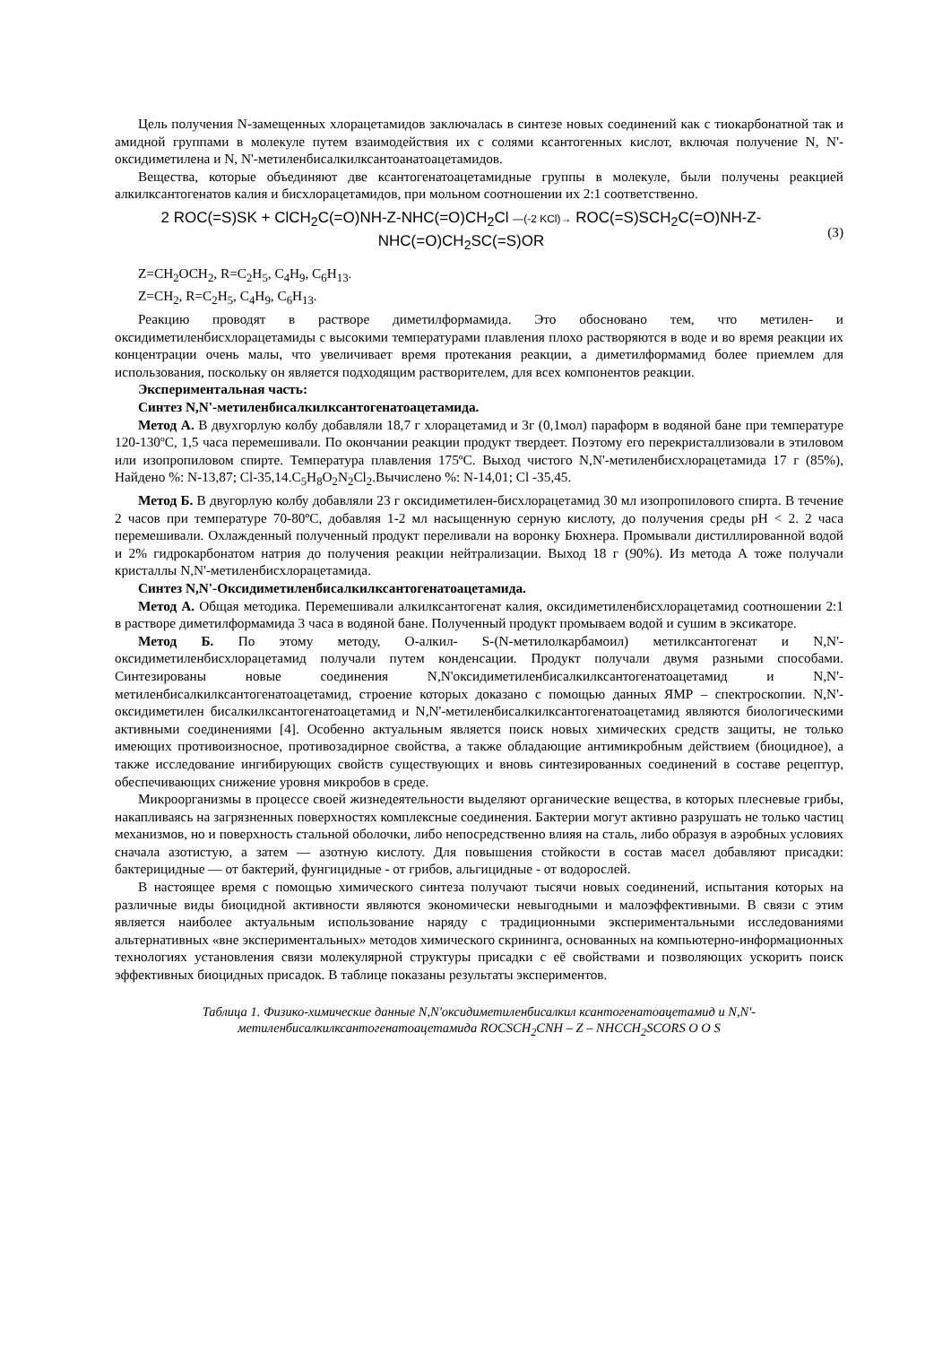Цель получения N-замещенных хлорацетамидов заключалась в синтезе новых соединений как с тиокарбонатной так и амидной группами в молекуле путем взаимодействия их с солями ксантогенных кислот, включая получение N, N'-оксидиметилена и N, N'-метиленбисалкилксантоанатоацетамидов.
Вещества, которые объединяют две ксантогенатоацетамидные группы в молекуле, были получены реакцией алкилксантогенатов калия и бисхлорацетамидов, при мольном соотношении их 2:1 соответственно.
2 ROC(=S)SK + ClCH<sub>2</sub>C(=O)NH-Z-NHC(=O)CH<sub>2</sub>Cl —(-2 KCl)→ ROC(=S)SCH<sub>2</sub>C(=O)NH-Z-NHC(=O)CH<sub>2</sub>SC(=S)OR
(3)
Z=CH<sub>2</sub>OCH<sub>2</sub>, R=C<sub>2</sub>H<sub>5</sub>, C<sub>4</sub>H<sub>9</sub>, C<sub>6</sub>H<sub>13</sub>.
Z=CH<sub>2</sub>, R=C<sub>2</sub>H<sub>5</sub>, C<sub>4</sub>H<sub>9</sub>, C<sub>6</sub>H<sub>13</sub>.
Реакцию проводят в растворе диметилформамида. Это обосновано тем, что метилен- и оксидиметиленбисхлорацетамиды с высокими температурами плавления плохо растворяются в воде и во время реакции их концентрации очень малы, что увеличивает время протекания реакции, а диметилформамид более приемлем для использования, поскольку он является подходящим растворителем, для всех компонентов реакции.
Экспериментальная часть:
Синтез N,N'-метиленбисалкилксантогенатоацетамида.
Метод А. В двухгорлую колбу добавляли 18,7 г хлорацетамид и 3г (0,1мол) параформ в водяной бане при температуре 120-130ºC, 1,5 часа перемешивали. По окончании реакции продукт твердеет. Поэтому его перекристаллизовали в этиловом или изопропиловом спирте. Температура плавления 175ºC. Выход чистого N,N'-метиленбисхлорацетамида 17 г (85%), Найдено %: N-13,87; Cl-35,14.C<sub>5</sub>H<sub>8</sub>O<sub>2</sub>N<sub>2</sub>Cl<sub>2</sub>.Вычислено %: N-14,01; Cl -35,45.
Метод Б. В двугорлую колбу добавляли 23 г оксидиметилен-бисхлорацетамид 30 мл изопропилового спирта. В течение 2 часов при температуре 70-80ºC, добавляя 1-2 мл насыщенную серную кислоту, до получения среды pH < 2. 2 часа перемешивали. Охлажденный полученный продукт переливали на воронку Бюхнера. Промывали дистиллированной водой и 2% гидрокарбонатом натрия до получения реакции нейтрализации. Выход 18 г (90%). Из метода А тоже получали кристаллы N,N'-метиленбисхлорацетамида.
Синтез N,N'-Оксидиметиленбисалкилксантогенатоацетамида.
Метод А. Общая методика. Перемешивали алкилксантогенат калия, оксидиметиленбисхлорацетамид соотношении 2:1 в растворе диметилформамида 3 часа в водяной бане. Полученный продукт промываем водой и сушим в эксикаторе.
Метод Б. По этому методу, О-алкил- S-(N-метилолкарбамоил) метилксантогенат и N,N'-оксидиметиленбисхлорацетамид получали путем конденсации. Продукт получали двумя разными способами. Синтезированы новые соединения N,N'оксидиметиленбисалкилксантогенатоацетамид и N,N'-метиленбисалкилксантогенатоацетамид, строение которых доказано с помощью данных ЯМР – спектроскопии. N,N'-оксидиметилен бисалкилксантогенатоацетамид и N,N'-метиленбисалкилксантогенатоацетамид являются биологическими активными соединениями [4]. Особенно актуальным является поиск новых химических средств защиты, не только имеющих противоизносное, противозадирное свойства, а также обладающие антимикробным действием (биоцидное), а также исследование ингибирующих свойств существующих и вновь синтезированных соединений в составе рецептур, обеспечивающих снижение уровня микробов в среде.
Микроорганизмы в процессе своей жизнедеятельности выделяют органические вещества, в которых плесневые грибы, накапливаясь на загрязненных поверхностях комплексные соединения. Бактерии могут активно разрушать не только частиц механизмов, но и поверхность стальной оболочки, либо непосредственно влияя на сталь, либо образуя в аэробных условиях сначала азотистую, а затем — азотную кислоту. Для повышения стойкости в состав масел добавляют присадки: бактерицидные — от бактерий, фунгицидные - от грибов, альгицидные - от водорослей.
В настоящее время с помощью химического синтеза получают тысячи новых соединений, испытания которых на различные виды биоцидной активности являются экономически невыгодными и малоэффективными. В связи с этим является наиболее актуальным использование наряду с традиционными экспериментальными исследованиями альтернативных «вне экспериментальных» методов химического скрининга, основанных на компьютерно-информационных технологиях установления связи молекулярной структуры присадки с её свойствами и позволяющих ускорить поиск эффективных биоцидных присадок. В таблице показаны результаты экспериментов.
Таблица 1. Физико-химические данные N,N'оксидиметиленбисалкил ксантогенатоацетамид и N,N'-
метиленбисалкилксантогенатоацетамида ROCSCH<sub>2</sub>CNH – Z – NHCCH<sub>2</sub>SCORS O O S